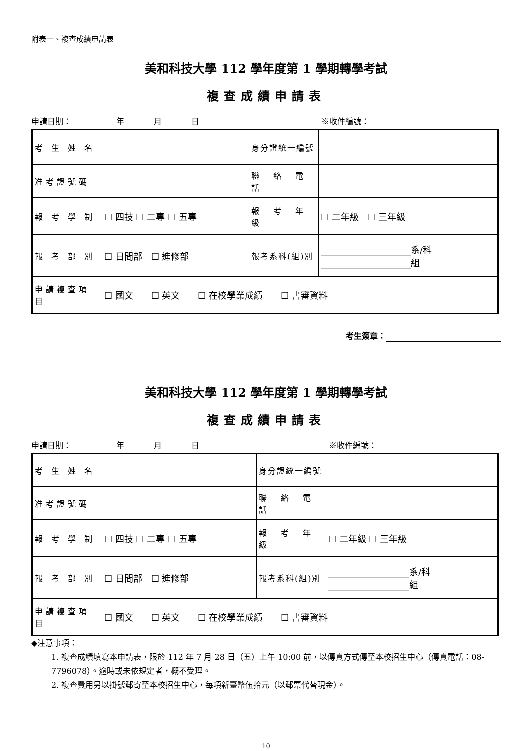附表一、複查成績申請表
美和科技大學 112 學年度第 1 學期轉學考試
複查成績申請表
申請日期： 年 月 日 ※收件編號：
| 考 生 姓 名 | | 身分證統一編號 | |
| 准考證號碼 | | 聯 絡 電 話 | |
| 報 考 學 制 | ☐ 四技 ☐ 二專 ☐ 五專 | 報 考 年 級 | ☐ 二年級 ☐ 三年級 |
| 報 考 部 別 | ☐ 日間部 ☐ 進修部 | 報考系科(組)別 | ____________________系/科 ____________________組 |
| 申請複查項目 | ☐ 國文 ☐ 英文 ☐ 在校學業成績 ☐ 書審資料 | | |
考生簽章：
美和科技大學 112 學年度第 1 學期轉學考試
複查成績申請表
申請日期： 年 月 日 ※收件編號：
| 考 生 姓 名 | | 身分證統一編號 | |
| 准考證號碼 | | 聯 絡 電 話 | |
| 報 考 學 制 | ☐ 四技 ☐ 二專 ☐ 五專 | 報 考 年 級 | ☐ 二年級 ☐ 三年級 |
| 報 考 部 別 | ☐ 日間部 ☐ 進修部 | 報考系科(組)別 | __________________系/科 __________________組 |
| 申請複查項目 | ☐ 國文 ☐ 英文 ☐ 在校學業成績 ☐ 書審資料 | | |
◆注意事項：
1. 複查成績填寫本申請表，限於 112 年 7 月 28 日（五）上午 10:00 前，以傳真方式傳至本校招生中心（傳真電話：08-7796078）。逾時或未依規定者，概不受理。
2. 複查費用另以掛號郵寄至本校招生中心，每項新臺幣伍拾元（以郵票代替現金）。
10